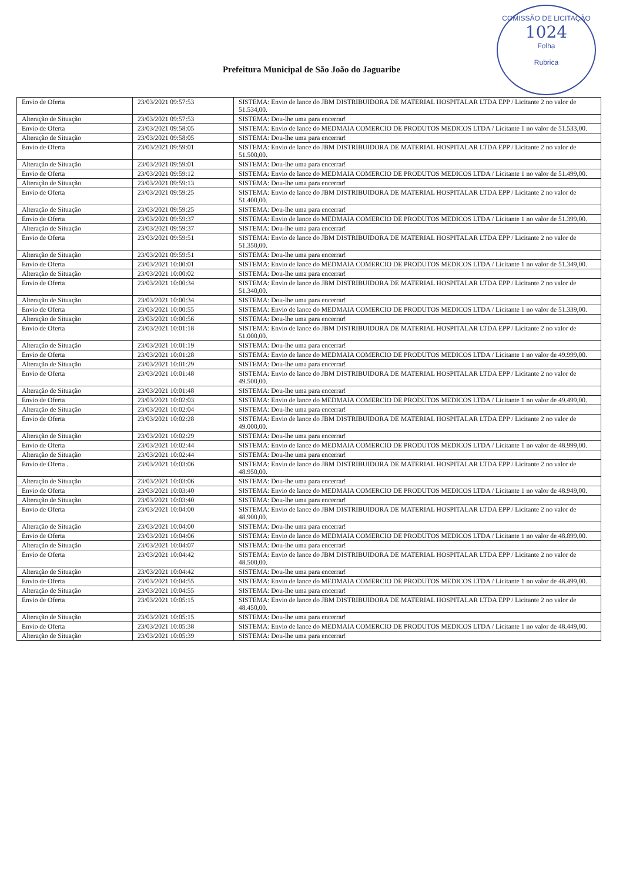COMISSÃO DE LICITAÇÃO
1024
Folha
Rubrica
Prefeitura Municipal de São João do Jaguaribe
| Envio de Oferta | 23/03/2021 09:57:53 | SISTEMA: Envio de lance do JBM DISTRIBUIDORA DE MATERIAL HOSPITALAR LTDA EPP / Licitante 2 no valor de 51.534,00. |
| Alteração de Situação | 23/03/2021 09:57:53 | SISTEMA: Dou-lhe uma para encerrar! |
| Envio de Oferta | 23/03/2021 09:58:05 | SISTEMA: Envio de lance do MEDMAIA COMERCIO DE PRODUTOS MEDICOS LTDA / Licitante 1 no valor de 51.533,00. |
| Alteração de Situação | 23/03/2021 09:58:05 | SISTEMA: Dou-lhe uma para encerrar! |
| Envio de Oferta | 23/03/2021 09:59:01 | SISTEMA: Envio de lance do JBM DISTRIBUIDORA DE MATERIAL HOSPITALAR LTDA EPP / Licitante 2 no valor de 51.500,00. |
| Alteração de Situação | 23/03/2021 09:59:01 | SISTEMA: Dou-lhe uma para encerrar! |
| Envio de Oferta | 23/03/2021 09:59:12 | SISTEMA: Envio de lance do MEDMAIA COMERCIO DE PRODUTOS MEDICOS LTDA / Licitante 1 no valor de 51.499,00. |
| Alteração de Situação | 23/03/2021 09:59:13 | SISTEMA: Dou-lhe uma para encerrar! |
| Envio de Oferta | 23/03/2021 09:59:25 | SISTEMA: Envio de lance do JBM DISTRIBUIDORA DE MATERIAL HOSPITALAR LTDA EPP / Licitante 2 no valor de 51.400,00. |
| Alteração de Situação | 23/03/2021 09:59:25 | SISTEMA: Dou-lhe uma para encerrar! |
| Envio de Oferta | 23/03/2021 09:59:37 | SISTEMA: Envio de lance do MEDMAIA COMERCIO DE PRODUTOS MEDICOS LTDA / Licitante 1 no valor de 51.399,00. |
| Alteração de Situação | 23/03/2021 09:59:37 | SISTEMA: Dou-lhe uma para encerrar! |
| Envio de Oferta | 23/03/2021 09:59:51 | SISTEMA: Envio de lance do JBM DISTRIBUIDORA DE MATERIAL HOSPITALAR LTDA EPP / Licitante 2 no valor de 51.350,00. |
| Alteração de Situação | 23/03/2021 09:59:51 | SISTEMA: Dou-lhe uma para encerrar! |
| Envio de Oferta | 23/03/2021 10:00:01 | SISTEMA: Envio de lance do MEDMAIA COMERCIO DE PRODUTOS MEDICOS LTDA / Licitante 1 no valor de 51.349,00. |
| Alteração de Situação | 23/03/2021 10:00:02 | SISTEMA: Dou-lhe uma para encerrar! |
| Envio de Oferta | 23/03/2021 10:00:34 | SISTEMA: Envio de lance do JBM DISTRIBUIDORA DE MATERIAL HOSPITALAR LTDA EPP / Licitante 2 no valor de 51.340,00. |
| Alteração de Situação | 23/03/2021 10:00:34 | SISTEMA: Dou-lhe uma para encerrar! |
| Envio de Oferta | 23/03/2021 10:00:55 | SISTEMA: Envio de lance do MEDMAIA COMERCIO DE PRODUTOS MEDICOS LTDA / Licitante 1 no valor de 51.339,00. |
| Alteração de Situação | 23/03/2021 10:00:56 | SISTEMA: Dou-lhe uma para encerrar! |
| Envio de Oferta | 23/03/2021 10:01:18 | SISTEMA: Envio de lance do JBM DISTRIBUIDORA DE MATERIAL HOSPITALAR LTDA EPP / Licitante 2 no valor de 51.000,00. |
| Alteração de Situação | 23/03/2021 10:01:19 | SISTEMA: Dou-lhe uma para encerrar! |
| Envio de Oferta | 23/03/2021 10:01:28 | SISTEMA: Envio de lance do MEDMAIA COMERCIO DE PRODUTOS MEDICOS LTDA / Licitante 1 no valor de 49.999,00. |
| Alteração de Situação | 23/03/2021 10:01:29 | SISTEMA: Dou-lhe uma para encerrar! |
| Envio de Oferta | 23/03/2021 10:01:48 | SISTEMA: Envio de lance do JBM DISTRIBUIDORA DE MATERIAL HOSPITALAR LTDA EPP / Licitante 2 no valor de 49.500,00. |
| Alteração de Situação | 23/03/2021 10:01:48 | SISTEMA: Dou-lhe uma para encerrar! |
| Envio de Oferta | 23/03/2021 10:02:03 | SISTEMA: Envio de lance do MEDMAIA COMERCIO DE PRODUTOS MEDICOS LTDA / Licitante 1 no valor de 49.499,00. |
| Alteração de Situação | 23/03/2021 10:02:04 | SISTEMA: Dou-lhe uma para encerrar! |
| Envio de Oferta | 23/03/2021 10:02:28 | SISTEMA: Envio de lance do JBM DISTRIBUIDORA DE MATERIAL HOSPITALAR LTDA EPP / Licitante 2 no valor de 49.000,00. |
| Alteração de Situação | 23/03/2021 10:02:29 | SISTEMA: Dou-lhe uma para encerrar! |
| Envio de Oferta | 23/03/2021 10:02:44 | SISTEMA: Envio de lance do MEDMAIA COMERCIO DE PRODUTOS MEDICOS LTDA / Licitante 1 no valor de 48.999,00. |
| Alteração de Situação | 23/03/2021 10:02:44 | SISTEMA: Dou-lhe uma para encerrar! |
| Envio de Oferta . | 23/03/2021 10:03:06 | SISTEMA: Envio de lance do JBM DISTRIBUIDORA DE MATERIAL HOSPITALAR LTDA EPP / Licitante 2 no valor de 48.950,00. |
| Alteração de Situação | 23/03/2021 10:03:06 | SISTEMA: Dou-lhe uma para encerrar! |
| Envio de Oferta | 23/03/2021 10:03:40 | SISTEMA: Envio de lance do MEDMAIA COMERCIO DE PRODUTOS MEDICOS LTDA / Licitante 1 no valor de 48.949,00. |
| Alteração de Situação | 23/03/2021 10:03:40 | SISTEMA: Dou-lhe uma para encerrar! |
| Envio de Oferta | 23/03/2021 10:04:00 | SISTEMA: Envio de lance do JBM DISTRIBUIDORA DE MATERIAL HOSPITALAR LTDA EPP / Licitante 2 no valor de 48.900,00. |
| Alteração de Situação | 23/03/2021 10:04:00 | SISTEMA: Dou-lhe uma para encerrar! |
| Envio de Oferta | 23/03/2021 10:04:06 | SISTEMA: Envio de lance do MEDMAIA COMERCIO DE PRODUTOS MEDICOS LTDA / Licitante 1 no valor de 48.899,00. |
| Alteração de Situação | 23/03/2021 10:04:07 | SISTEMA: Dou-lhe uma para encerrar! |
| Envio de Oferta | 23/03/2021 10:04:42 | SISTEMA: Envio de lance do JBM DISTRIBUIDORA DE MATERIAL HOSPITALAR LTDA EPP / Licitante 2 no valor de 48.500,00. |
| Alteração de Situação | 23/03/2021 10:04:42 | SISTEMA: Dou-lhe uma para encerrar! |
| Envio de Oferta | 23/03/2021 10:04:55 | SISTEMA: Envio de lance do MEDMAIA COMERCIO DE PRODUTOS MEDICOS LTDA / Licitante 1 no valor de 48.499,00. |
| Alteração de Situação | 23/03/2021 10:04:55 | SISTEMA: Dou-lhe uma para encerrar! |
| Envio de Oferta | 23/03/2021 10:05:15 | SISTEMA: Envio de lance do JBM DISTRIBUIDORA DE MATERIAL HOSPITALAR LTDA EPP / Licitante 2 no valor de 48.450,00. |
| Alteração de Situação | 23/03/2021 10:05:15 | SISTEMA: Dou-lhe uma para encerrar! |
| Envio de Oferta | 23/03/2021 10:05:38 | SISTEMA: Envio de lance do MEDMAIA COMERCIO DE PRODUTOS MEDICOS LTDA / Licitante 1 no valor de 48.449,00. |
| Alteração de Situação | 23/03/2021 10:05:39 | SISTEMA: Dou-lhe uma para encerrar! |